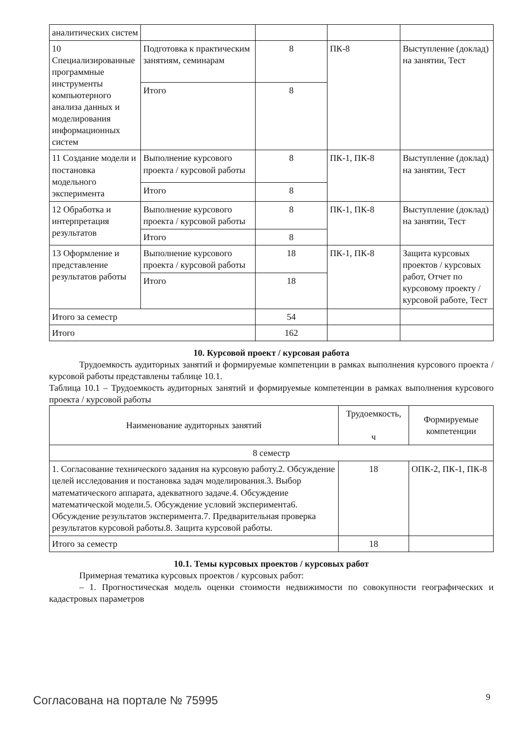| аналитических систем | | | | |
| 10 Специализированные программные инструменты компьютерного анализа данных и моделирования информационных систем | Подготовка к практическим занятиям, семинарам | 8 | ПК-8 | Выступление (доклад) на занятии, Тест |
| | Итого | 8 | | |
| 11 Создание модели и постановка модельного эксперимента | Выполнение курсового проекта / курсовой работы | 8 | ПК-1, ПК-8 | Выступление (доклад) на занятии, Тест |
| | Итого | 8 | | |
| 12 Обработка и интерпретация результатов | Выполнение курсового проекта / курсовой работы | 8 | ПК-1, ПК-8 | Выступление (доклад) на занятии, Тест |
| | Итого | 8 | | |
| 13 Оформление и представление результатов работы | Выполнение курсового проекта / курсовой работы | 18 | ПК-1, ПК-8 | Защита курсовых проектов / курсовых работ, Отчет по курсовому проекту / курсовой работе, Тест |
| | Итого | 18 | | |
| Итого за семестр | | 54 | | |
| Итого | | 162 | | |
10. Курсовой проект / курсовая работа
Трудоемкость аудиторных занятий и формируемые компетенции в рамках выполнения курсового проекта / курсовой работы представлены таблице 10.1.
Таблица 10.1 – Трудоемкость аудиторных занятий и формируемые компетенции в рамках выполнения курсового проекта / курсовой работы
| Наименование аудиторных занятий | Трудоемкость, ч | Формируемые компетенции |
| --- | --- | --- |
| 8 семестр | | |
| 1. Согласование технического задания на курсовую работу.2. Обсуждение целей исследования и постановка задач моделирования.3. Выбор математического аппарата, адекватного задаче.4. Обсуждение математической модели.5. Обсуждение условий эксперимента6. Обсуждение результатов эксперимента.7. Предварительная проверка результатов курсовой работы.8. Защита курсовой работы. | 18 | ОПК-2, ПК-1, ПК-8 |
| Итого за семестр | 18 | |
10.1. Темы курсовых проектов / курсовых работ
Примерная тематика курсовых проектов / курсовых работ:
– 1. Прогностическая модель оценки стоимости недвижимости по совокупности географических и кадастровых параметров
Согласована на портале № 75995 9